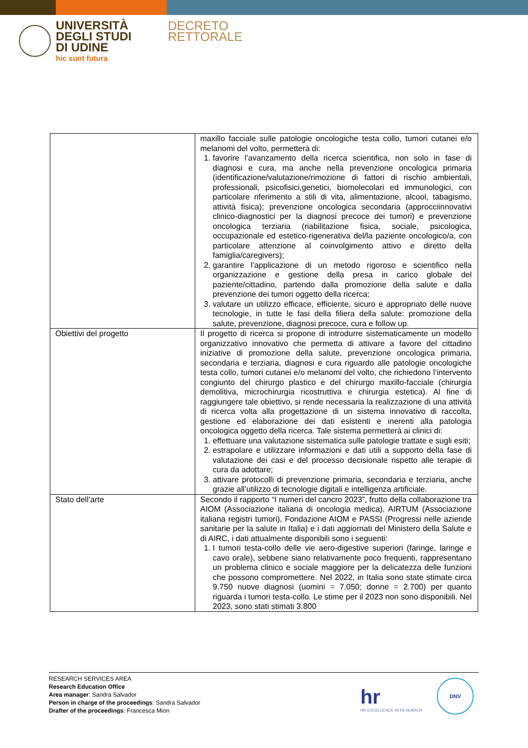UNIVERSITÀ
DEGLI STUDI
DI UDINE
hic sunt futura
DECRETO
RETTORALE
| | maxillo facciale sulle patologie oncologiche testa collo, tumori cutanei e/o melanomi del volto, permetterà di: 1. favorire l’avanzamento della ricerca scientifica, non solo in fase di diagnosi e cura, ma anche nella prevenzione oncologica primaria (identificazione/valutazione/rimozione di fattori di rischio ambientali, professionali, psicofisici,genetici, biomolecolari ed immunologici, con particolare riferimento a stili di vita, alimentazione, alcool, tabagismo, attività fisica); prevenzione oncologica secondaria (approcciinnovativi clinico-diagnostici per la diagnosi precoce dei tumori) e prevenzione oncologica terziaria (riabilitazione fisica, sociale, psicologica, occupazionale ed estetico-rigenerativa del/la paziente oncologico/a, con particolare attenzione al coinvolgimento attivo e diretto della famiglia/caregivers); 2. garantire l’applicazione di un metodo rigoroso e scientifico nella organizzazione e gestione della presa in carico globale del paziente/cittadino, partendo dalla promozione della salute e dalla prevenzione dei tumori oggetto della ricerca; 3. valutare un utilizzo efficace, efficiente, sicuro e appropriato delle nuove tecnologie, in tutte le fasi della filiera della salute: promozione della salute, prevenzione, diagnosi precoce, cura e follow up. |
| Obiettivi del progetto | Il progetto di ricerca si propone di introdurre sistematicamente un modello organizzativo innovativo che permetta di attivare a favore del cittadino iniziative di promozione della salute, prevenzione oncologica primaria, secondaria e terziaria, diagnosi e cura riguardo alle patologie oncologiche testa collo, tumori cutanei e/o melanomi del volto, che richiedono l’intervento congiunto del chirurgo plastico e del chirurgo maxillo-facciale (chirurgia demolitiva, microchirurgia ricostruttiva e chirurgia estetica). Al fine di raggiungere tale obiettivo, si rende necessaria la realizzazione di una attività di ricerca volta alla progettazione di un sistema innovativo di raccolta, gestione ed elaborazione dei dati esistenti e inerenti alla patologia oncologica oggetto della ricerca. Tale sistema permetterà ai clinici di: 1. effettuare una valutazione sistematica sulle patologie trattate e sugli esiti; 2. estrapolare e utilizzare informazioni e dati utili a supporto della fase di valutazione dei casi e del processo decisionale rispetto alle terapie di cura da adottare; 3. attivare protocolli di prevenzione primaria, secondaria e terziaria, anche grazie all’utilizzo di tecnologie digitali e intelligenza artificiale. |
| Stato dell’arte | Secondo il rapporto “I numeri del cancro 2023”, frutto della collaborazione tra AIOM (Associazione italiana di oncologia medica), AIRTUM (Associazione italiana registri tumori), Fondazione AIOM e PASSI (Progressi nelle aziende sanitarie per la salute in Italia) e i dati aggiornati del Ministero della Salute e di AIRC, i dati attualmente disponibili sono i seguenti: 1. I tumori testa-collo delle vie aero-digestive superiori (faringe, laringe e cavo orale), sebbene siano relativamente poco frequenti, rappresentano un problema clinico e sociale maggiore per la delicatezza delle funzioni che possono compromettere. Nel 2022, in Italia sono state stimate circa 9.750 nuove diagnosi (uomini = 7.050; donne = 2.700) per quanto riguarda i tumori testa-collo. Le stime per il 2023 non sono disponibili. Nel 2023, sono stati stimati 3.800 |
RESEARCH SERVICES AREA
Research Education Office
Area manager: Sandra Salvador
Person in charge of the proceedings: Sandra Salvador
Drafter of the proceedings: Francesca Mion
hr
HR EXCELLENCE IN RESEARCH
DNV